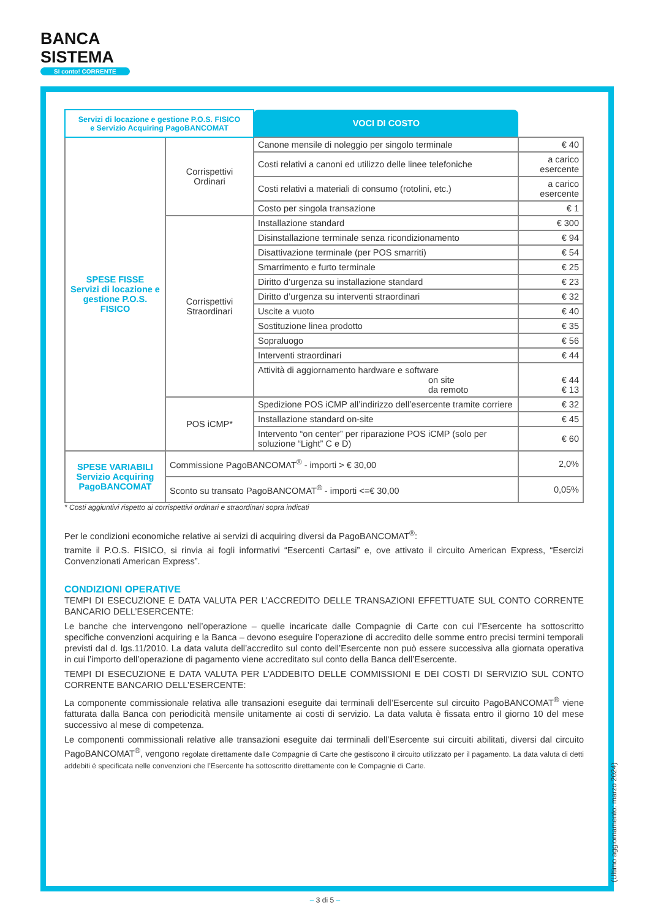BANCA
SISTEMA
SI conto! CORRENTE
| Servizi di locazione e gestione P.O.S. FISICO e Servizio Acquiring PagoBANCOMAT | | VOCI DI COSTO | |
| SPESE FISSE Servizi di locazione e gestione P.O.S. FISICO | Corrispettivi Ordinari | Canone mensile di noleggio per singolo terminale | € 40 |
| | | Costi relativi a canoni ed utilizzo delle linee telefoniche | a carico esercente |
| | | Costi relativi a materiali di consumo (rotolini, etc.) | a carico esercente |
| | | Costo per singola transazione | € 1 |
| | Corrispettivi Straordinari | Installazione standard | € 300 |
| | | Disinstallazione terminale senza ricondizionamento | € 94 |
| | | Disattivazione terminale (per POS smarriti) | € 54 |
| | | Smarrimento e furto terminale | € 25 |
| | | Diritto d’urgenza su installazione standard | € 23 |
| | | Diritto d’urgenza su interventi straordinari | € 32 |
| | | Uscite a vuoto | € 40 |
| | | Sostituzione linea prodotto | € 35 |
| | | Sopraluogo | € 56 |
| | | Interventi straordinari | € 44 |
| | | Attività di aggiornamento hardware e software on site da remoto | € 44 € 13 |
| | POS iCMP* | Spedizione POS iCMP all’indirizzo dell’esercente tramite corriere | € 32 |
| | | Installazione standard on-site | € 45 |
| | | Intervento “on center” per riparazione POS iCMP (solo per soluzione “Light” C e D) | € 60 |
| SPESE VARIABILI Servizio Acquiring PagoBANCOMAT | Commissione PagoBANCOMAT<sup>®</sup> - importi > € 30,00 | | 2,0% |
| | Sconto su transato PagoBANCOMAT<sup>®</sup> - importi <=€ 30,00 | | 0,05% |
* Costi aggiuntivi rispetto ai corrispettivi ordinari e straordinari sopra indicati
Per le condizioni economiche relative ai servizi di acquiring diversi da PagoBANCOMAT<sup>®</sup>:
tramite il P.O.S. FISICO, si rinvia ai fogli informativi “Esercenti Cartasi” e, ove attivato il circuito American Express, “Esercizi Convenzionati American Express”.
CONDIZIONI OPERATIVE
TEMPI DI ESECUZIONE E DATA VALUTA PER L’ACCREDITO DELLE TRANSAZIONI EFFETTUATE SUL CONTO CORRENTE BANCARIO DELL’ESERCENTE:
Le banche che intervengono nell’operazione – quelle incaricate dalle Compagnie di Carte con cui l’Esercente ha sottoscritto specifiche convenzioni acquiring e la Banca – devono eseguire l’operazione di accredito delle somme entro precisi termini temporali previsti dal d. lgs.11/2010. La data valuta dell’accredito sul conto dell’Esercente non può essere successiva alla giornata operativa in cui l’importo dell’operazione di pagamento viene accreditato sul conto della Banca dell’Esercente.
TEMPI DI ESECUZIONE E DATA VALUTA PER L’ADDEBITO DELLE COMMISSIONI E DEI COSTI DI SERVIZIO SUL CONTO CORRENTE BANCARIO DELL’ESERCENTE:
La componente commissionale relativa alle transazioni eseguite dai terminali dell’Esercente sul circuito PagoBANCOMAT<sup>®</sup> viene fatturata dalla Banca con periodicità mensile unitamente ai costi di servizio. La data valuta è fissata entro il giorno 10 del mese successivo al mese di competenza.
Le componenti commissionali relative alle transazioni eseguite dai terminali dell’Esercente sui circuiti abilitati, diversi dal circuito PagoBANCOMAT<sup>®</sup>, vengono regolate direttamente dalle Compagnie di Carte che gestiscono il circuito utilizzato per il pagamento. La data valuta di detti addebiti è specificata nelle convenzioni che l’Esercente ha sottoscritto direttamente con le Compagnie di Carte.
(Ultimo aggiornamento: marzo 2024)
– 3 di 5 –